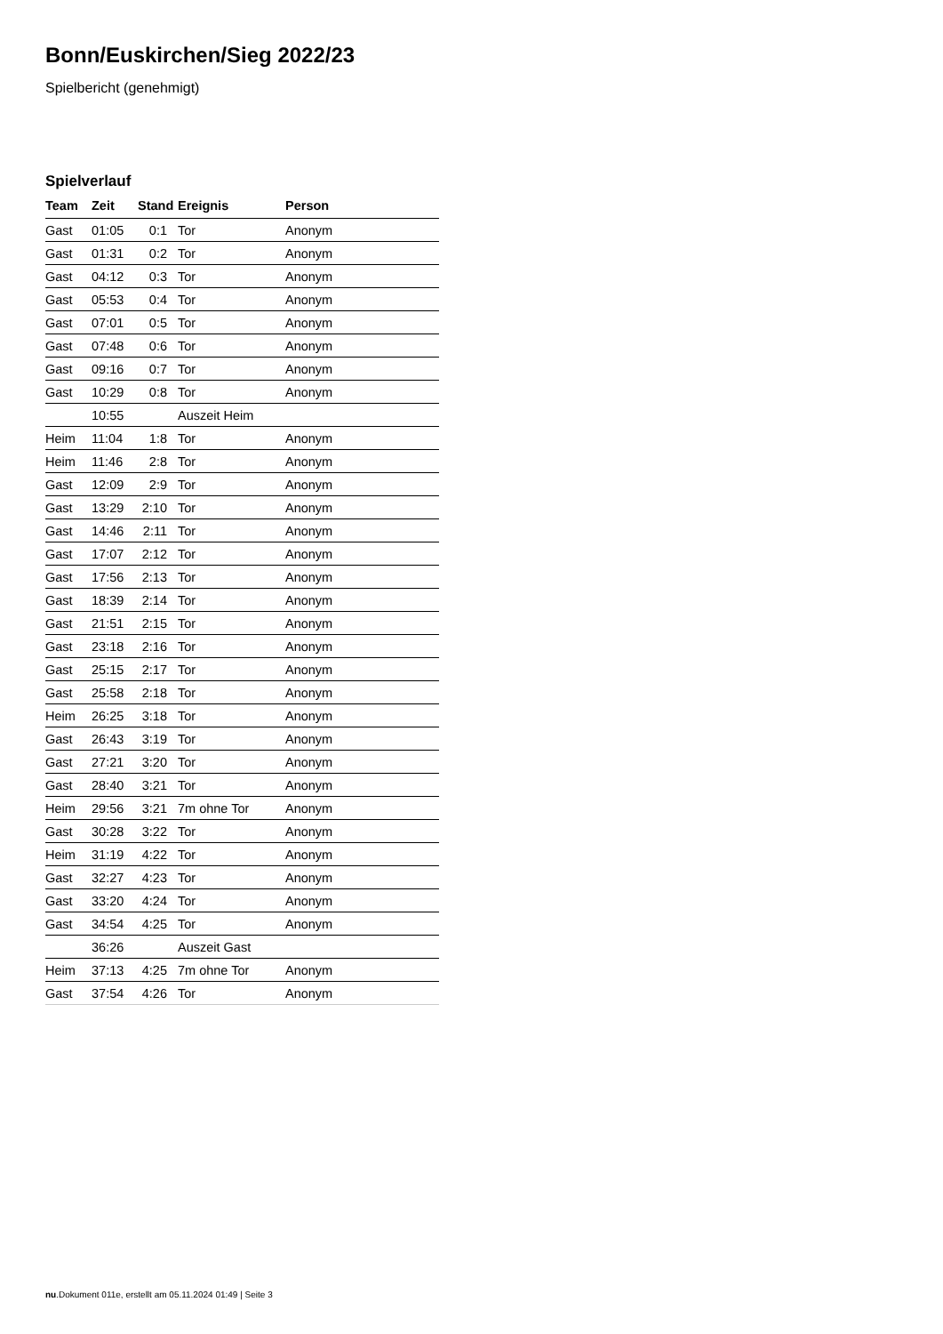Bonn/Euskirchen/Sieg 2022/23
Spielbericht (genehmigt)
Spielverlauf
| Team | Zeit | Stand | Ereignis | Person |
| --- | --- | --- | --- | --- |
| Gast | 01:05 | 0:1 | Tor | Anonym |
| Gast | 01:31 | 0:2 | Tor | Anonym |
| Gast | 04:12 | 0:3 | Tor | Anonym |
| Gast | 05:53 | 0:4 | Tor | Anonym |
| Gast | 07:01 | 0:5 | Tor | Anonym |
| Gast | 07:48 | 0:6 | Tor | Anonym |
| Gast | 09:16 | 0:7 | Tor | Anonym |
| Gast | 10:29 | 0:8 | Tor | Anonym |
| | 10:55 | | Auszeit Heim | |
| Heim | 11:04 | 1:8 | Tor | Anonym |
| Heim | 11:46 | 2:8 | Tor | Anonym |
| Gast | 12:09 | 2:9 | Tor | Anonym |
| Gast | 13:29 | 2:10 | Tor | Anonym |
| Gast | 14:46 | 2:11 | Tor | Anonym |
| Gast | 17:07 | 2:12 | Tor | Anonym |
| Gast | 17:56 | 2:13 | Tor | Anonym |
| Gast | 18:39 | 2:14 | Tor | Anonym |
| Gast | 21:51 | 2:15 | Tor | Anonym |
| Gast | 23:18 | 2:16 | Tor | Anonym |
| Gast | 25:15 | 2:17 | Tor | Anonym |
| Gast | 25:58 | 2:18 | Tor | Anonym |
| Heim | 26:25 | 3:18 | Tor | Anonym |
| Gast | 26:43 | 3:19 | Tor | Anonym |
| Gast | 27:21 | 3:20 | Tor | Anonym |
| Gast | 28:40 | 3:21 | Tor | Anonym |
| Heim | 29:56 | 3:21 | 7m ohne Tor | Anonym |
| Gast | 30:28 | 3:22 | Tor | Anonym |
| Heim | 31:19 | 4:22 | Tor | Anonym |
| Gast | 32:27 | 4:23 | Tor | Anonym |
| Gast | 33:20 | 4:24 | Tor | Anonym |
| Gast | 34:54 | 4:25 | Tor | Anonym |
| | 36:26 | | Auszeit Gast | |
| Heim | 37:13 | 4:25 | 7m ohne Tor | Anonym |
| Gast | 37:54 | 4:26 | Tor | Anonym |
nu.Dokument 011e, erstellt am 05.11.2024 01:49 | Seite 3